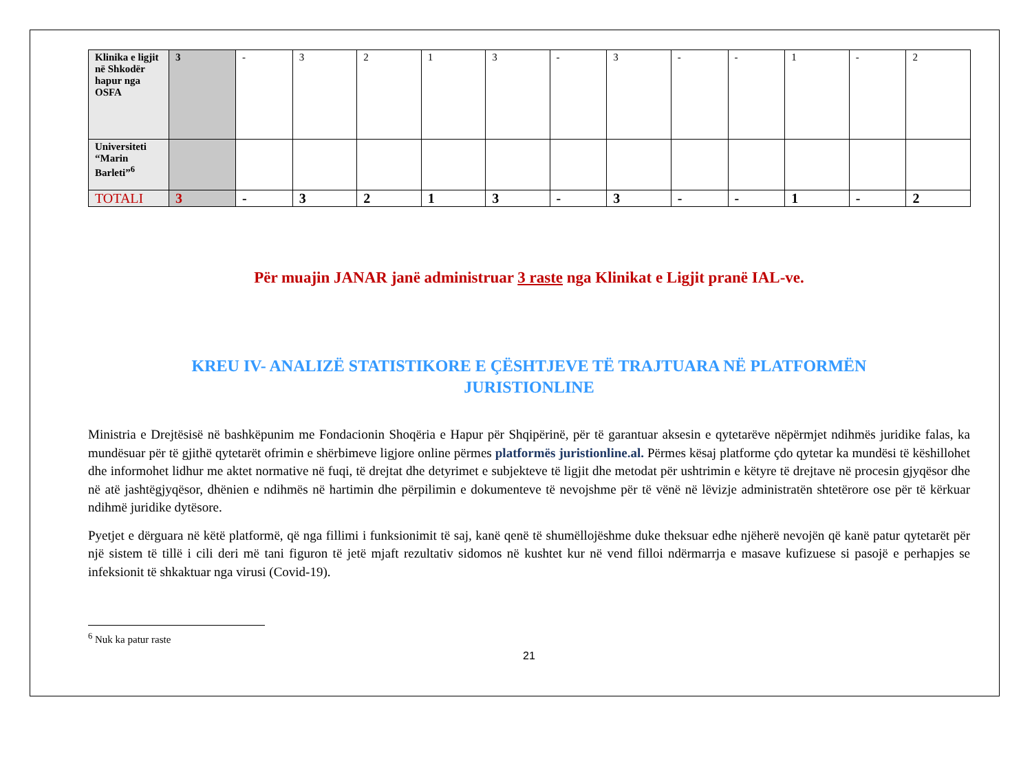| Klinika e ligjit në Shkodër hapur nga OSFA | 3 | - | 3 | 2 | 1 | 3 | - | 3 | - | - | 1 | - | 2 |
| Universiteti “Marin Barleti”<sup>6</sup> | | | | | | | | | | | | | |
| TOTALI | 3 | - | 3 | 2 | 1 | 3 | - | 3 | - | - | 1 | - | 2 |
Për muajin JANAR janë administruar 3 raste nga Klinikat e Ligjit pranë IAL-ve.
KREU IV- ANALIZË STATISTIKORE E ÇËSHTJEVE TË TRAJTUARA NË PLATFORMËN JURISTIONLINE
Ministria e Drejtësisë në bashkëpunim me Fondacionin Shoqëria e Hapur për Shqipërinë, për të garantuar aksesin e qytetarëve nëpërmjet ndihmës juridike falas, ka mundësuar për të gjithë qytetarët ofrimin e shërbimeve ligjore online përmes platformës juristionline.al. Përmes kësaj platforme çdo qytetar ka mundësi të këshillohet dhe informohet lidhur me aktet normative në fuqi, të drejtat dhe detyrimet e subjekteve të ligjit dhe metodat për ushtrimin e këtyre të drejtave në procesin gjyqësor dhe në atë jashtëgjyqësor, dhënien e ndihmës në hartimin dhe përpilimin e dokumenteve të nevojshme për të vënë në lëvizje administratën shtetërore ose për të kërkuar ndihmë juridike dytësore.
Pyetjet e dërguara në këtë platformë, që nga fillimi i funksionimit të saj, kanë qenë të shumëllojëshme duke theksuar edhe njëherë nevojën që kanë patur qytetarët për një sistem të tillë i cili deri më tani figuron të jetë mjaft rezultativ sidomos në kushtet kur në vend filloi ndërmarrja e masave kufizuese si pasojë e perhapjes se infeksionit të shkaktuar nga virusi (Covid-19).
<sup>6</sup> Nuk ka patur raste
21